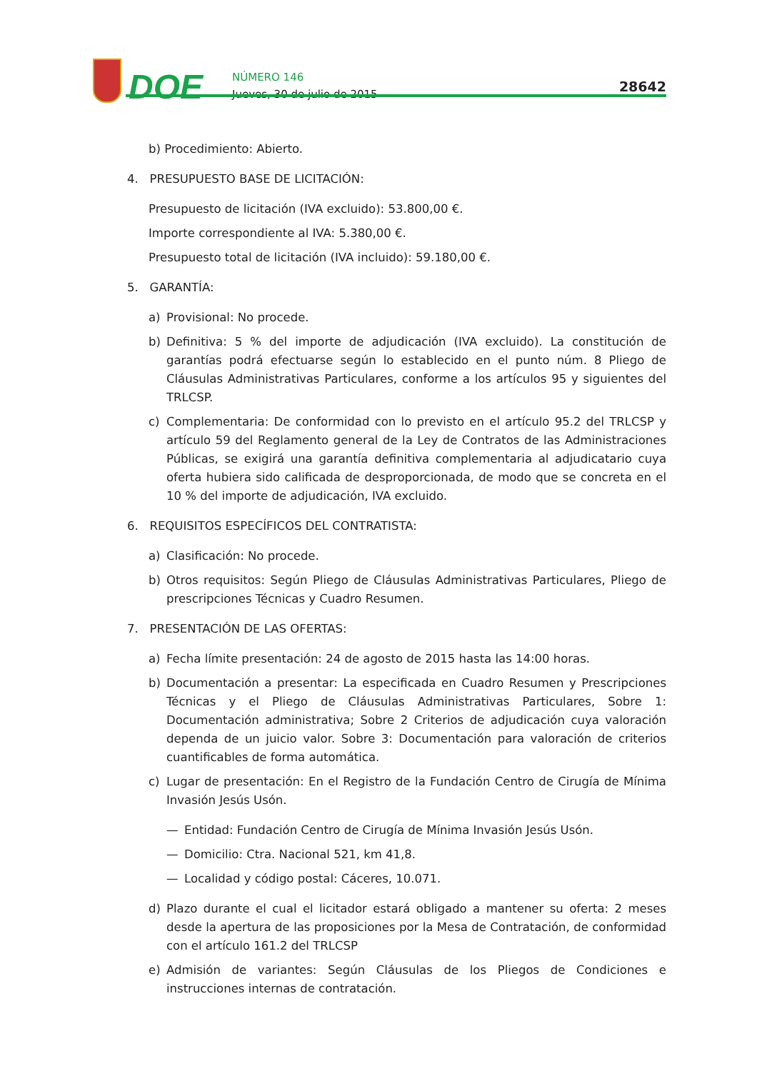DOE
NÚMERO 146
Jueves, 30 de julio de 2015
28642
b) Procedimiento: Abierto.
4. PRESUPUESTO BASE DE LICITACIÓN:
Presupuesto de licitación (IVA excluido): 53.800,00 €.
Importe correspondiente al IVA: 5.380,00 €.
Presupuesto total de licitación (IVA incluido): 59.180,00 €.
5. GARANTÍA:
a) Provisional: No procede.
b) Definitiva: 5 % del importe de adjudicación (IVA excluido). La constitución de garantías podrá efectuarse según lo establecido en el punto núm. 8 Pliego de Cláusulas Administrativas Particulares, conforme a los artículos 95 y siguientes del TRLCSP.
c) Complementaria: De conformidad con lo previsto en el artículo 95.2 del TRLCSP y artículo 59 del Reglamento general de la Ley de Contratos de las Administraciones Públicas, se exigirá una garantía definitiva complementaria al adjudicatario cuya oferta hubiera sido calificada de desproporcionada, de modo que se concreta en el 10 % del importe de adjudicación, IVA excluido.
6. REQUISITOS ESPECÍFICOS DEL CONTRATISTA:
a) Clasificación: No procede.
b) Otros requisitos: Según Pliego de Cláusulas Administrativas Particulares, Pliego de prescripciones Técnicas y Cuadro Resumen.
7. PRESENTACIÓN DE LAS OFERTAS:
a) Fecha límite presentación: 24 de agosto de 2015 hasta las 14:00 horas.
b) Documentación a presentar: La especificada en Cuadro Resumen y Prescripciones Técnicas y el Pliego de Cláusulas Administrativas Particulares, Sobre 1: Documentación administrativa; Sobre 2 Criterios de adjudicación cuya valoración dependa de un juicio valor. Sobre 3: Documentación para valoración de criterios cuantificables de forma automática.
c) Lugar de presentación: En el Registro de la Fundación Centro de Cirugía de Mínima Invasión Jesús Usón.
— Entidad: Fundación Centro de Cirugía de Mínima Invasión Jesús Usón.
— Domicilio: Ctra. Nacional 521, km 41,8.
— Localidad y código postal: Cáceres, 10.071.
d) Plazo durante el cual el licitador estará obligado a mantener su oferta: 2 meses desde la apertura de las proposiciones por la Mesa de Contratación, de conformidad con el artículo 161.2 del TRLCSP
e) Admisión de variantes: Según Cláusulas de los Pliegos de Condiciones e instrucciones internas de contratación.